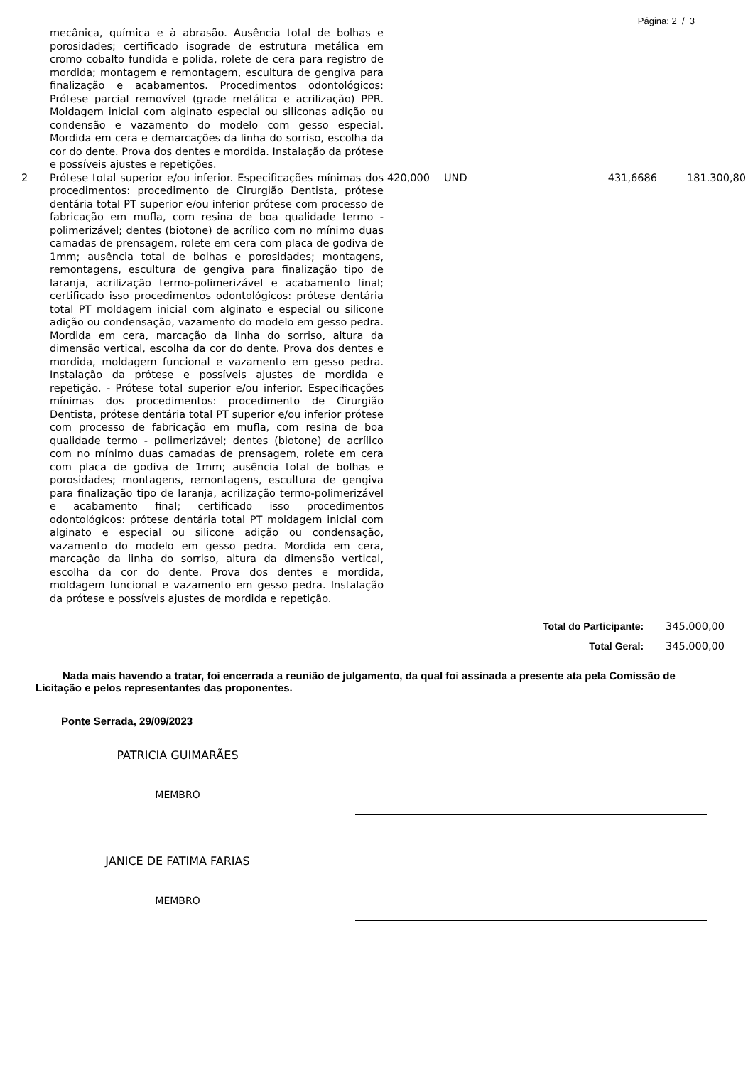Página: 2 / 3
| | mecânica, química e à abrasão. Ausência total de bolhas e porosidades; certificado isograde de estrutura metálica em cromo cobalto fundida e polida, rolete de cera para registro de mordida; montagem e remontagem, escultura de gengiva para finalização e acabamentos. Procedimentos odontológicos: Prótese parcial removível (grade metálica e acrilização) PPR. Moldagem inicial com alginato especial ou siliconas adição ou condensão e vazamento do modelo com gesso especial. Mordida em cera e demarcações da linha do sorriso, escolha da cor do dente. Prova dos dentes e mordida. Instalação da prótese e possíveis ajustes e repetições. | | | | |
| 2 | Prótese total superior e/ou inferior. Especificações mínimas dos procedimentos: procedimento de Cirurgião Dentista, prótese dentária total PT superior e/ou inferior prótese com processo de fabricação em mufla, com resina de boa qualidade termo - polimerizável; dentes (biotone) de acrílico com no mínimo duas camadas de prensagem, rolete em cera com placa de godiva de 1mm; ausência total de bolhas e porosidades; montagens, remontagens, escultura de gengiva para finalização tipo de laranja, acrilização termo-polimerizável e acabamento final; certificado isso procedimentos odontológicos: prótese dentária total PT moldagem inicial com alginato e especial ou silicone adição ou condensação, vazamento do modelo em gesso pedra. Mordida em cera, marcação da linha do sorriso, altura da dimensão vertical, escolha da cor do dente. Prova dos dentes e mordida, moldagem funcional e vazamento em gesso pedra. Instalação da prótese e possíveis ajustes de mordida e repetição. - Prótese total superior e/ou inferior. Especificações mínimas dos procedimentos: procedimento de Cirurgião Dentista, prótese dentária total PT superior e/ou inferior prótese com processo de fabricação em mufla, com resina de boa qualidade termo - polimerizável; dentes (biotone) de acrílico com no mínimo duas camadas de prensagem, rolete em cera com placa de godiva de 1mm; ausência total de bolhas e porosidades; montagens, remontagens, escultura de gengiva para finalização tipo de laranja, acrilização termo-polimerizável e acabamento final; certificado isso procedimentos odontológicos: prótese dentária total PT moldagem inicial com alginato e especial ou silicone adição ou condensação, vazamento do modelo em gesso pedra. Mordida em cera, marcação da linha do sorriso, altura da dimensão vertical, escolha da cor do dente. Prova dos dentes e mordida, moldagem funcional e vazamento em gesso pedra. Instalação da prótese e possíveis ajustes de mordida e repetição. | 420,000 | UND | 431,6686 | 181.300,80 |
Total do Participante: 345.000,00
Total Geral: 345.000,00
Nada mais havendo a tratar, foi encerrada a reunião de julgamento, da qual foi assinada a presente ata pela Comissão de Licitação e pelos representantes das proponentes.
Ponte Serrada, 29/09/2023
PATRICIA GUIMARÃES
MEMBRO
JANICE DE FATIMA FARIAS
MEMBRO